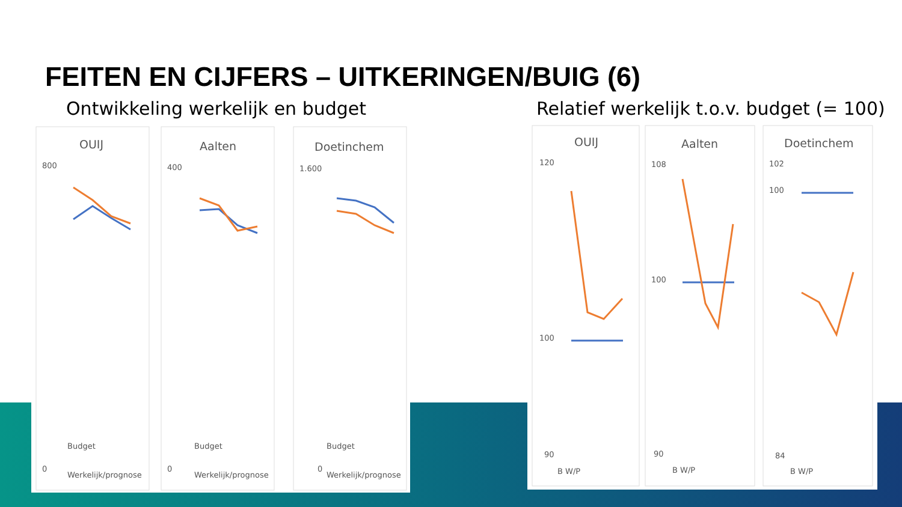FEITEN EN CIJFERS – UITKERINGEN/BUIG (6)
Ontwikkeling werkelijk en budget
Relatief werkelijk t.o.v. budget (= 100)
OUIJ
800
0
Budget
Werkelijk/prognose
Aalten
400
0
Budget
Werkelijk/prognose
Doetinchem
1.600
0
Budget
Werkelijk/prognose
OUIJ
120
100
90
B W/P
Aalten
108
100
90
B W/P
Doetinchem
102
100
84
B W/P